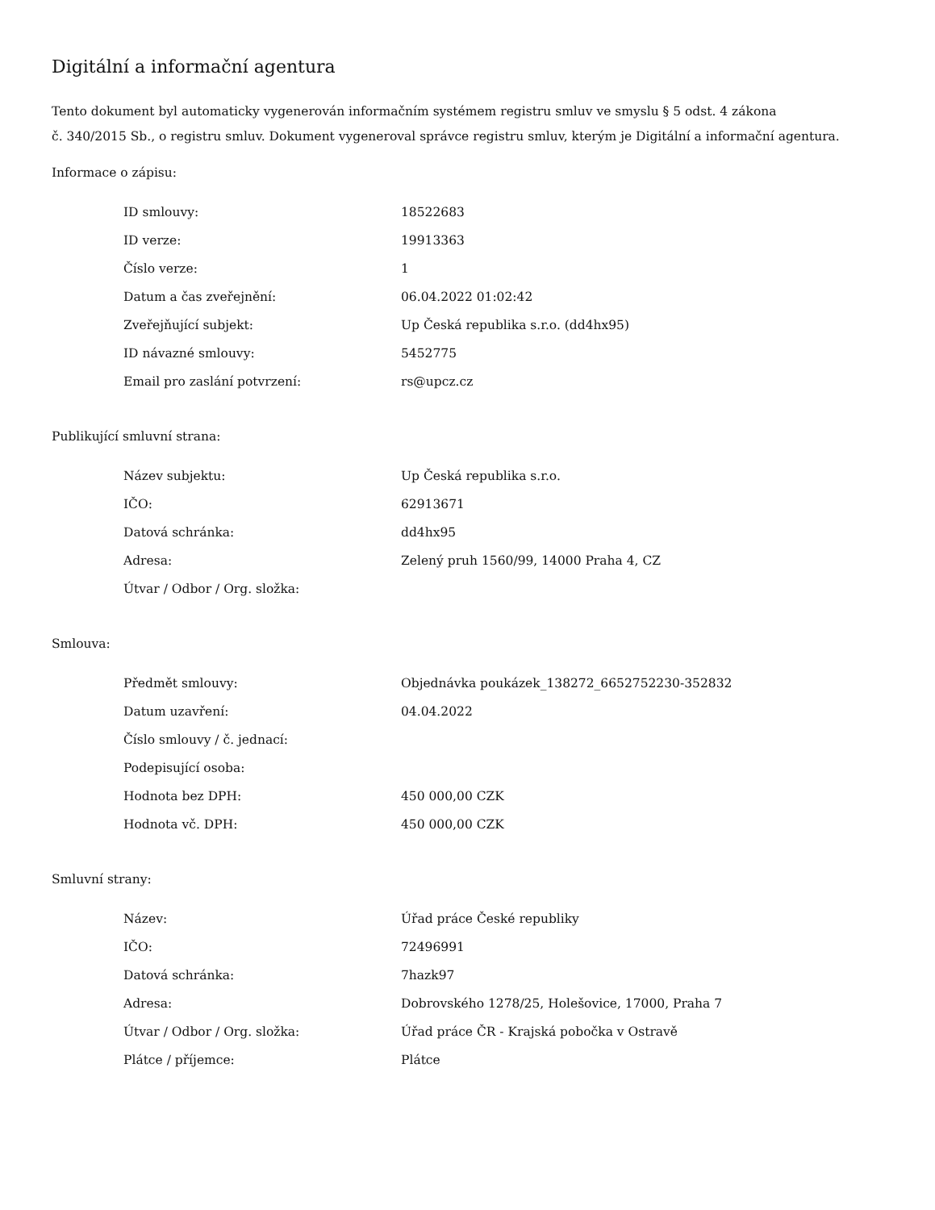Digitální a informační agentura
Tento dokument byl automaticky vygenerován informačním systémem registru smluv ve smyslu § 5 odst. 4 zákona
č. 340/2015 Sb., o registru smluv. Dokument vygeneroval správce registru smluv, kterým je Digitální a informační agentura.
Informace o zápisu:
| ID smlouvy: | 18522683 |
| ID verze: | 19913363 |
| Číslo verze: | 1 |
| Datum a čas zveřejnění: | 06.04.2022 01:02:42 |
| Zveřejňující subjekt: | Up Česká republika s.r.o. (dd4hx95) |
| ID návazné smlouvy: | 5452775 |
| Email pro zaslání potvrzení: | rs@upcz.cz |
Publikující smluvní strana:
| Název subjektu: | Up Česká republika s.r.o. |
| IČO: | 62913671 |
| Datová schránka: | dd4hx95 |
| Adresa: | Zelený pruh 1560/99, 14000 Praha 4, CZ |
| Útvar / Odbor / Org. složka: | |
Smlouva:
| Předmět smlouvy: | Objednávka poukázek_138272_6652752230-352832 |
| Datum uzavření: | 04.04.2022 |
| Číslo smlouvy / č. jednací: | |
| Podepisující osoba: | |
| Hodnota bez DPH: | 450 000,00 CZK |
| Hodnota vč. DPH: | 450 000,00 CZK |
Smluvní strany:
| Název: | Úřad práce České republiky |
| IČO: | 72496991 |
| Datová schránka: | 7hazk97 |
| Adresa: | Dobrovského 1278/25, Holešovice, 17000, Praha 7 |
| Útvar / Odbor / Org. složka: | Úřad práce ČR - Krajská pobočka v Ostravě |
| Plátce / příjemce: | Plátce |